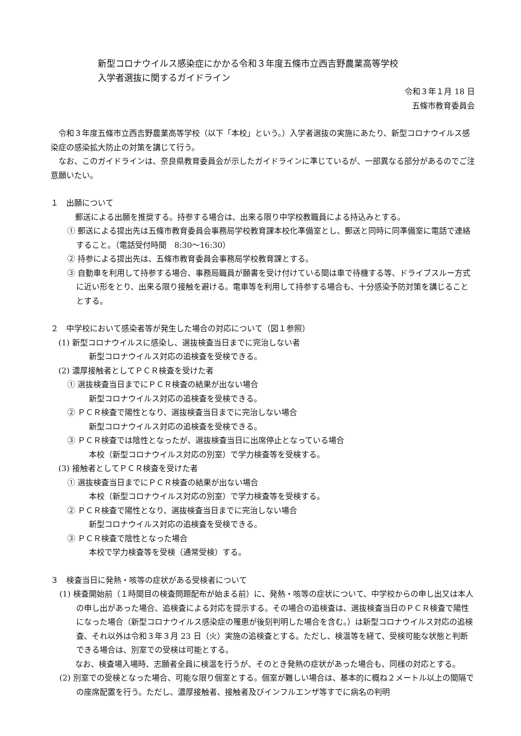新型コロナウイルス感染症にかかる令和３年度五條市立西吉野農業高等学校
入学者選抜に関するガイドライン
令和３年１月 18 日
五條市教育委員会
　令和３年度五條市立西吉野農業高等学校（以下「本校」という。）入学者選抜の実施にあたり、新型コロナウイルス感染症の感染拡大防止の対策を講じて行う。
　なお、このガイドラインは、奈良県教育委員会が示したガイドラインに準じているが、一部異なる部分があるのでご注意願いたい。
１　出願について
郵送による出願を推奨する。持参する場合は、出来る限り中学校教職員による持込みとする。
① 郵送による提出先は五條市教育委員会事務局学校教育課本校化準備室とし、郵送と同時に同準備室に電話で連絡すること。（電話受付時間　8:30〜16:30）
② 持参による提出先は、五條市教育委員会事務局学校教育課とする。
③ 自動車を利用して持参する場合、事務局職員が願書を受け付けている間は車で待機する等、ドライブスルー方式に近い形をとり、出来る限り接触を避ける。電車等を利用して持参する場合も、十分感染予防対策を講じることとする。
２　中学校において感染者等が発生した場合の対応について（図１参照）
(1) 新型コロナウイルスに感染し、選抜検査当日までに完治しない者
新型コロナウイルス対応の追検査を受検できる。
(2) 濃厚接触者としてＰＣＲ検査を受けた者
① 選抜検査当日までにＰＣＲ検査の結果が出ない場合
新型コロナウイルス対応の追検査を受検できる。
② ＰＣＲ検査で陽性となり、選抜検査当日までに完治しない場合
新型コロナウイルス対応の追検査を受検できる。
③ ＰＣＲ検査では陰性となったが、選抜検査当日に出席停止となっている場合
本校（新型コロナウイルス対応の別室）で学力検査等を受検する。
(3) 接触者としてＰＣＲ検査を受けた者
① 選抜検査当日までにＰＣＲ検査の結果が出ない場合
本校（新型コロナウイルス対応の別室）で学力検査等を受検する。
② ＰＣＲ検査で陽性となり、選抜検査当日までに完治しない場合
新型コロナウイルス対応の追検査を受検できる。
③ ＰＣＲ検査で陰性となった場合
本校で学力検査等を受検（通常受検）する。
３　検査当日に発熱・咳等の症状がある受検者について
(1) 検査開始前（１時間目の検査問題配布が始まる前）に、発熱・咳等の症状について、中学校からの申し出又は本人の申し出があった場合、追検査による対応を提示する。その場合の追検査は、選抜検査当日のＰＣＲ検査で陽性になった場合（新型コロナウイルス感染症の罹患が後刻判明した場合を含む。）は新型コロナウイルス対応の追検査、それ以外は令和３年３月 23 日（火）実施の追検査とする。ただし、検温等を経て、受検可能な状態と判断できる場合は、別室での受検は可能とする。
　なお、検査場入場時、志願者全員に検温を行うが、そのとき発熱の症状があった場合も、同様の対応とする。
(2) 別室での受検となった場合、可能な限り個室とする。個室が難しい場合は、基本的に概ね２メートル以上の間隔での座席配置を行う。ただし、濃厚接触者、接触者及びインフルエンザ等すでに病名の判明